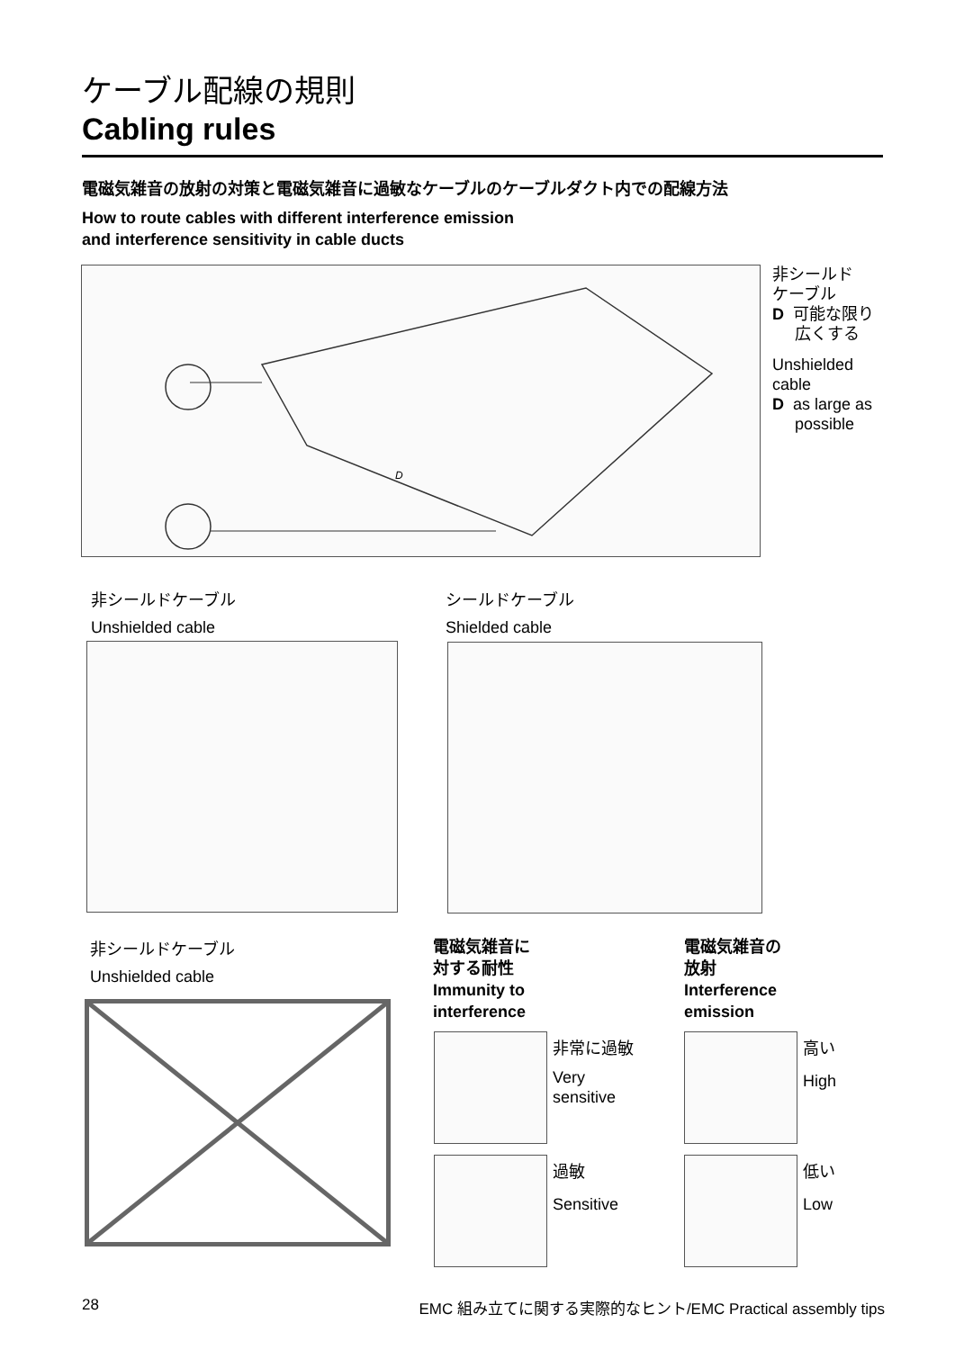ケーブル配線の規則
Cabling rules
電磁気雑音の放射の対策と電磁気雑音に過敏なケーブルのケーブルダクト内での配線方法
How to route cables with different interference emission
and interference sensitivity in cable ducts
D
非シールド
ケーブル
D 可能な限り
広くする
Unshielded
cable
D as large as
possible
非シールドケーブル
Unshielded cable
シールドケーブル
Shielded cable
非シールドケーブル
Unshielded cable
電磁気雑音に
対する耐性
Immunity to
interference
電磁気雑音の
放射
Interference
emission
非常に過敏
Very
sensitive
過敏
Sensitive
高い
High
低い
Low
28 EMC 組み立てに関する実際的なヒント/EMC Practical assembly tips